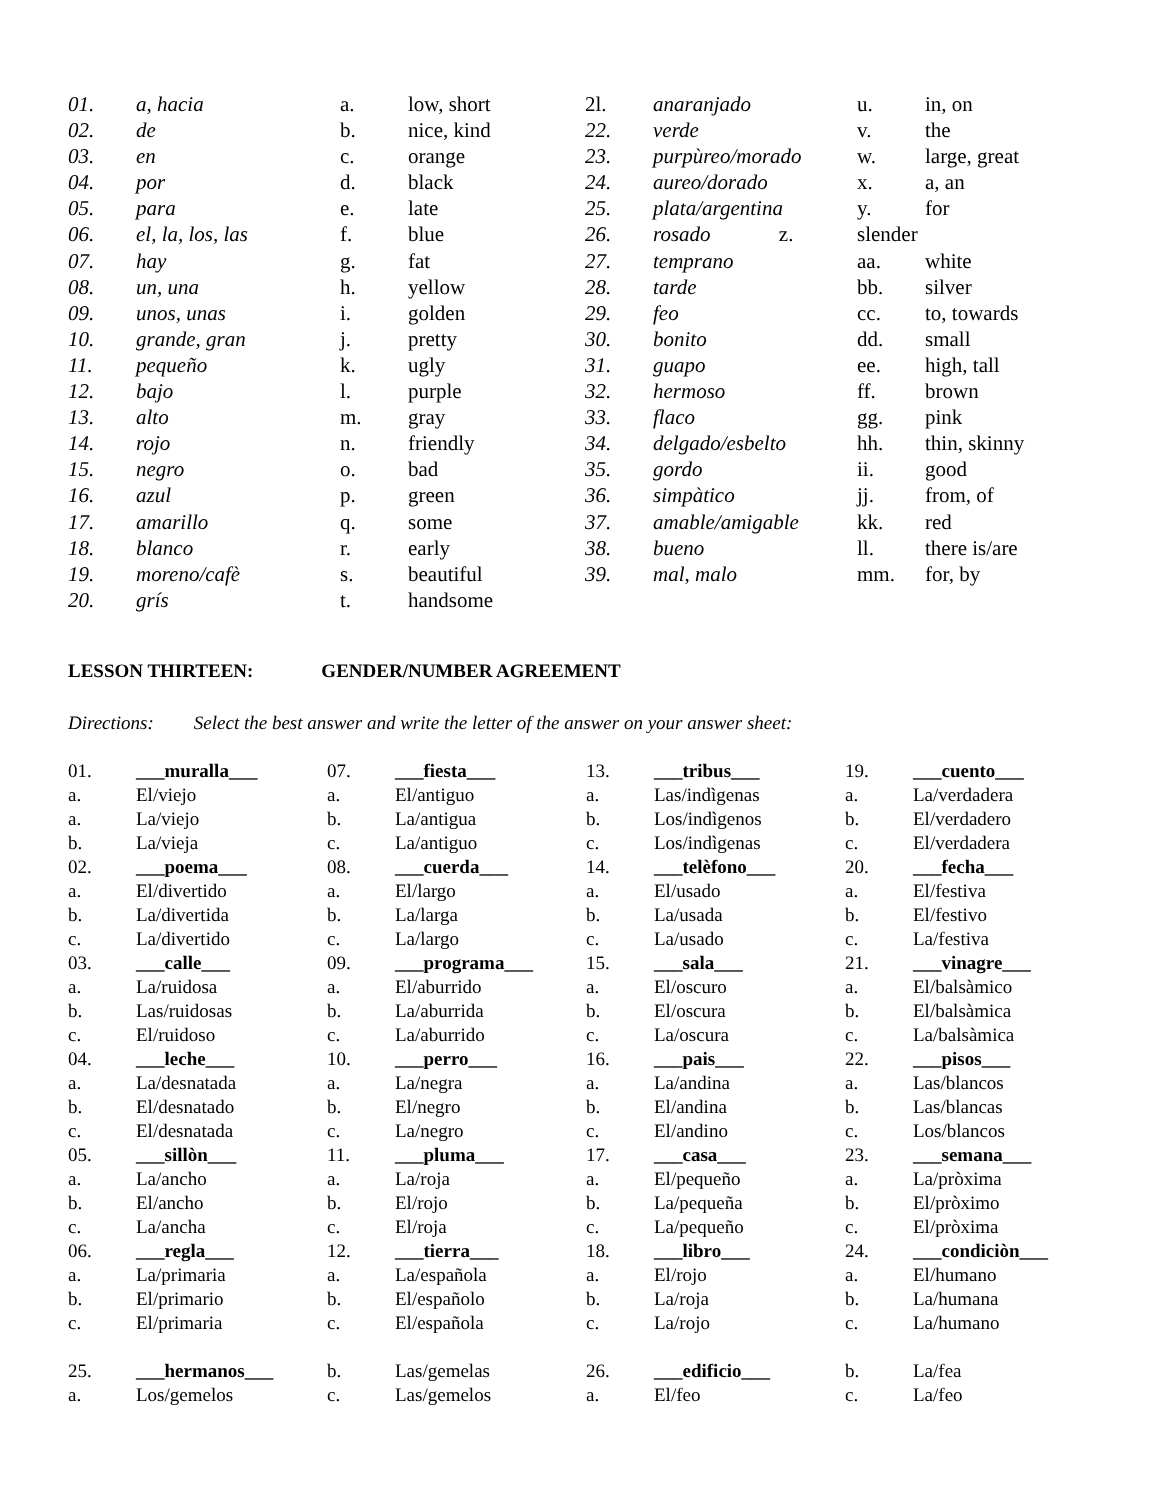| 01. | a , hacia | a. | low, short | 2l. | anaranjado | u. | in, on |
| 02. | de | b. | nice, kind | 22. | verde | v. | the |
| 03. | en | c. | orange | 23. | purpùreo/morado | w. | large, great |
| 04. | por | d. | black | 24. | aureo/dorado | x. | a, an |
| 05. | para | e. | late | 25. | plata/argentina | y. | for |
| 06. | el, la, los, las | f. | blue | 26. | rosado z. | slender | |
| 07. | hay | g. | fat | 27. | temprano | aa. | white |
| 08. | un, una | h. | yellow | 28. | tarde | bb. | silver |
| 09. | unos, unas | i. | golden | 29. | feo | cc. | to, towards |
| 10. | grande, gran | j. | pretty | 30. | bonito | dd. | small |
| 11. | pequeño | k. | ugly | 31. | guapo | ee. | high, tall |
| 12. | bajo | l. | purple | 32. | hermoso | ff. | brown |
| 13. | alto | m. | gray | 33. | flaco | gg. | pink |
| 14. | rojo | n. | friendly | 34. | delgado/esbelto | hh. | thin, skinny |
| 15. | negro | o. | bad | 35. | gordo | ii. | good |
| 16. | azul | p. | green | 36. | simpàtico | jj. | from, of |
| 17. | amarillo | q. | some | 37. | amable/amigable | kk. | red |
| 18. | blanco | r. | early | 38. | bueno | ll. | there is/are |
| 19. | moreno/cafè | s. | beautiful | 39. | mal , malo | mm. | for, by |
| 20. | grís | t. | handsome | | | | |
LESSON THIRTEEN: GENDER/NUMBER AGREEMENT
Directions: Select the best answer and write the letter of the answer on your answer sheet:
| 01. | ___muralla___ | 07. | ___fiesta___ | 13. | ___tribus___ | 19. | ___cuento___ |
| a. | El/viejo | a. | El/antiguo | a. | Las/indìgenas | a. | La/verdadera |
| a. | La/viejo | b. | La/antigua | b. | Los/indìgenos | b. | El/verdadero |
| b. | La/vieja | c. | La/antiguo | c. | Los/indìgenas | c. | El/verdadera |
| 02. | ___poema___ | 08. | ___cuerda___ | 14. | ___telèfono___ | 20. | ___fecha___ |
| a. | El/divertido | a. | El/largo | a. | El/usado | a. | El/festiva |
| b. | La/divertida | b. | La/larga | b. | La/usada | b. | El/festivo |
| c. | La/divertido | c. | La/largo | c. | La/usado | c. | La/festiva |
| 03. | ___calle___ | 09. | ___programa___ | 15. | ___sala___ | 21. | ___vinagre___ |
| a. | La/ruidosa | a. | El/aburrido | a. | El/oscuro | a. | El/balsàmico |
| b. | Las/ruidosas | b. | La/aburrida | b. | El/oscura | b. | El/balsàmica |
| c. | El/ruidoso | c. | La/aburrido | c. | La/oscura | c. | La/balsàmica |
| 04. | ___leche___ | 10. | ___perro___ | 16. | ___pais___ | 22. | ___pisos___ |
| a. | La/desnatada | a. | La/negra | a. | La/andina | a. | Las/blancos |
| b. | El/desnatado | b. | El/negro | b. | El/andina | b. | Las/blancas |
| c. | El/desnatada | c. | La/negro | c. | El/andino | c. | Los/blancos |
| 05. | ___sillòn___ | 11. | ___pluma___ | 17. | ___casa___ | 23. | ___semana___ |
| a. | La/ancho | a. | La/roja | a. | El/pequeño | a. | La/pròxima |
| b. | El/ancho | b. | El/rojo | b. | La/pequeña | b. | El/pròximo |
| c. | La/ancha | c. | El/roja | c. | La/pequeño | c. | El/pròxima |
| 06. | ___regla___ | 12. | ___tierra___ | 18. | ___libro___ | 24. | ___condiciòn___ |
| a. | La/primaria | a. | La/española | a. | El/rojo | a. | El/humano |
| b. | El/primario | b. | El/españolo | b. | La/roja | b. | La/humana |
| c. | El/primaria | c. | El/española | c. | La/rojo | c. | La/humano |
| 25. | ___hermanos___ | b. | Las/gemelas | 26. | ___edificio___ | b. | La/fea |
| a. | Los/gemelos | c. | Las/gemelos | a. | El/feo | c. | La/feo |